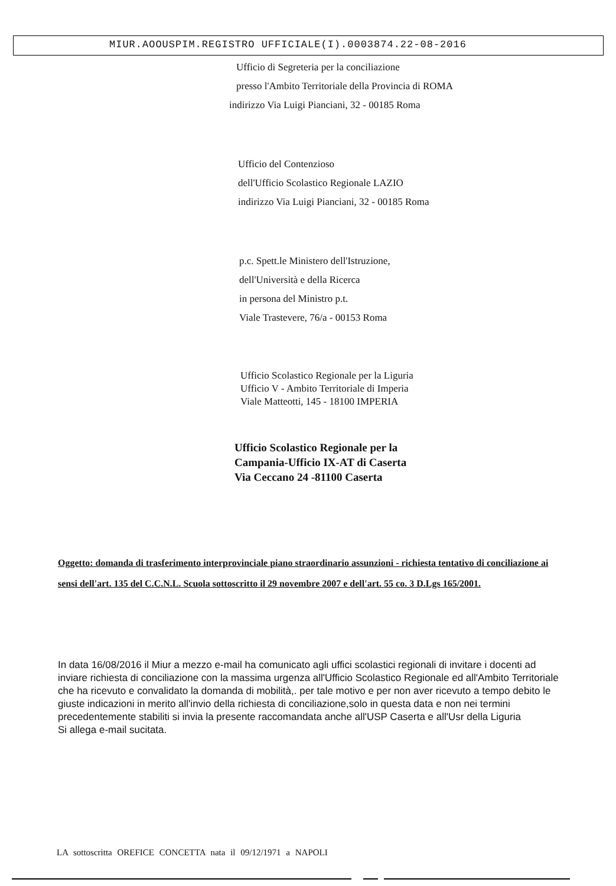MIUR.AOOUSPIM.REGISTRO UFFICIALE(I).0003874.22-08-2016
Ufficio di Segreteria per la conciliazione
presso l'Ambito Territoriale della Provincia di ROMA
indirizzo Via Luigi Pianciani, 32 - 00185 Roma
Ufficio del Contenzioso
dell'Ufficio Scolastico Regionale LAZIO
indirizzo Via Luigi Pianciani, 32 - 00185 Roma
p.c. Spett.le Ministero dell'Istruzione,
dell'Università e della Ricerca
in persona del Ministro p.t.
Viale Trastevere, 76/a - 00153 Roma
Ufficio Scolastico Regionale per la Liguria
Ufficio V - Ambito Territoriale di Imperia
Viale Matteotti, 145 - 18100 IMPERIA
Ufficio Scolastico Regionale per la
Campania-Ufficio IX-AT di Caserta
Via Ceccano 24 -81100 Caserta
Oggetto: domanda di trasferimento interprovinciale piano straordinario assunzioni - richiesta tentativo di conciliazione ai sensi dell'art. 135 del C.C.N.L. Scuola sottoscritto il 29 novembre 2007 e dell'art. 55 co. 3 D.Lgs 165/2001.
In data 16/08/2016 il Miur a mezzo e-mail ha comunicato agli uffici scolastici regionali di invitare i docenti ad inviare richiesta di conciliazione con la massima urgenza all'Ufficio Scolastico Regionale ed all'Ambito Territoriale che ha ricevuto e convalidato la domanda di mobilità,. per tale motivo e per non aver ricevuto a tempo debito le giuste indicazioni in merito all'invio della richiesta di conciliazione,solo in questa data e non nei termini precedentemente stabiliti si invia la presente raccomandata anche all'USP Caserta e all'Usr della Liguria
Si allega e-mail sucitata.
LA sottoscritta OREFICE CONCETTA nata il 09/12/1971 a NAPOLI